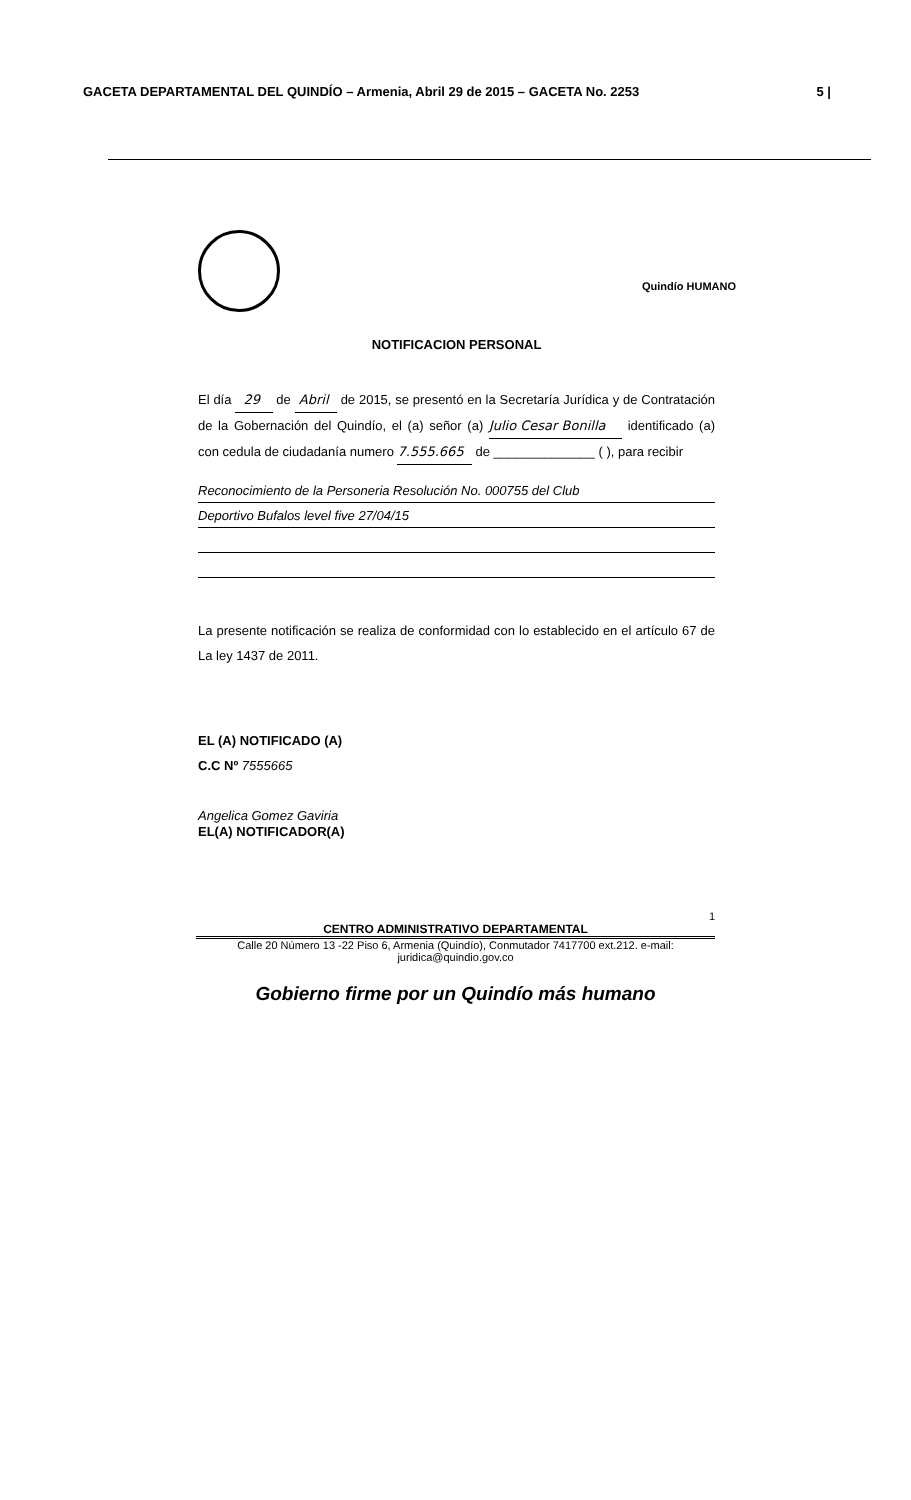GACETA DEPARTAMENTAL DEL QUINDÍO – Armenia, Abril 29 de 2015 – GACETA No. 2253 5 |
Quindío HUMANO
NOTIFICACION PERSONAL
El día 29 de Abril de 2015, se presentó en la Secretaría Jurídica y de Contratación de la Gobernación del Quindío, el (a) señor (a) Julio Cesar Bonilla identificado (a) con cedula de ciudadanía numero 7.555.665 de ______________ ( ), para recibir
Reconocimiento de la Personeria Resolución No. 000755 del Club
Deportivo Bufalos level five 27/04/15
La presente notificación se realiza de conformidad con lo establecido en el artículo 67 de La ley 1437 de 2011.
EL (A) NOTIFICADO (A)
C.C Nº 7555665
Angelica Gomez Gaviria
EL(A) NOTIFICADOR(A)
1
CENTRO ADMINISTRATIVO DEPARTAMENTAL
Calle 20 Número 13 -22 Piso 6, Armenia (Quindío), Conmutador 7417700 ext.212. e-mail: juridica@quindio.gov.co
Gobierno firme por un Quindío más humano